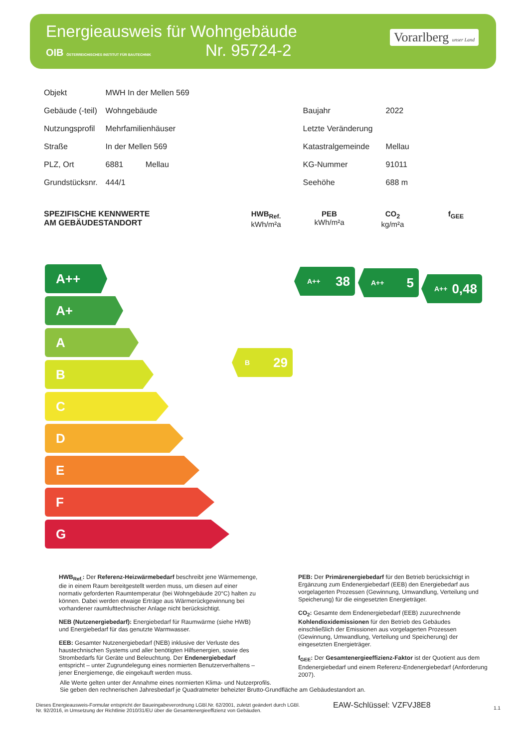Energieausweis für Wohngebäude
OIB ÖSTERREICHISCHES INSTITUT FÜR BAUTECHNIK Nr. 95724-2
Vorarlberg unser Land
| Objekt | MWH In der Mellen 569 | | |
| Gebäude (-teil) | Wohngebäude | Baujahr | 2022 |
| Nutzungsprofil | Mehrfamilienhäuser | Letzte Veränderung | |
| Straße | In der Mellen 569 | Katastralgemeinde | Mellau |
| PLZ, Ort | 6881 Mellau | KG-Nummer | 91011 |
| Grundstücksnr. | 444/1 | Seehöhe | 688 m |
SPEZIFISCHE KENNWERTE
AM GEBÄUDESTANDORT
HWB<sub>Ref.</sub>
kWh/m²a
PEB
kWh/m²a
CO<sub>2</sub>
kg/m²a
f<sub>GEE</sub>
A++
A+
A
B
C
D
E
F
G
B 29
A++ 38 A++ 5
A++ 0,48
HWB<sub>Ref.</sub>: Der Referenz-Heizwärmebedarf beschreibt jene Wärmemenge, die in einem Raum bereitgestellt werden muss, um diesen auf einer normativ geforderten Raumtemperatur (bei Wohngebäude 20°C) halten zu können. Dabei werden etwaige Erträge aus Wärmerückgewinnung bei vorhandener raumlufttechnischer Anlage nicht berücksichtigt.
NEB (Nutzenergiebedarf): Energiebedarf für Raumwärme (siehe HWB) und Energiebedarf für das genutzte Warmwasser.
EEB: Gesamter Nutzenergiebedarf (NEB) inklusive der Verluste des haustechnischen Systems und aller benötigten Hilfsenergien, sowie des Strombedarfs für Geräte und Beleuchtung. Der Endenergiebedarf entspricht – unter Zugrundelegung eines normierten Benutzerverhaltens – jener Energiemenge, die eingekauft werden muss.
PEB: Der Primärenergiebedarf für den Betrieb berücksichtigt in Ergänzung zum Endenergiebedarf (EEB) den Energiebedarf aus vorgelagerten Prozessen (Gewinnung, Umwandlung, Verteilung und Speicherung) für die eingesetzten Energieträger.
CO<sub>2</sub>: Gesamte dem Endenergiebedarf (EEB) zuzurechnende Kohlendioxidemissionen für den Betrieb des Gebäudes einschließlich der Emissionen aus vorgelagerten Prozessen (Gewinnung, Umwandlung, Verteilung und Speicherung) der eingesetzten Energieträger.
f<sub>GEE</sub>: Der Gesamtenergieeffizienz-Faktor ist der Quotient aus dem Endenergiebedarf und einem Referenz-Endenergiebedarf (Anforderung 2007).
Alle Werte gelten unter der Annahme eines normierten Klima- und Nutzerprofils.
Sie geben den rechnerischen Jahresbedarf je Quadratmeter beheizter Brutto-Grundfläche am Gebäudestandort an.
Dieses Energieausweis-Formular entspricht der Baueingabeverordnung LGBl.Nr. 62/2001, zuletzt geändert durch LGBl. Nr. 92/2016, in Umsetzung der Richtlinie 2010/31/EU über die Gesamtenergieeffizienz von Gebäuden.
EAW-Schlüssel: VZFVJ8E8 1.1